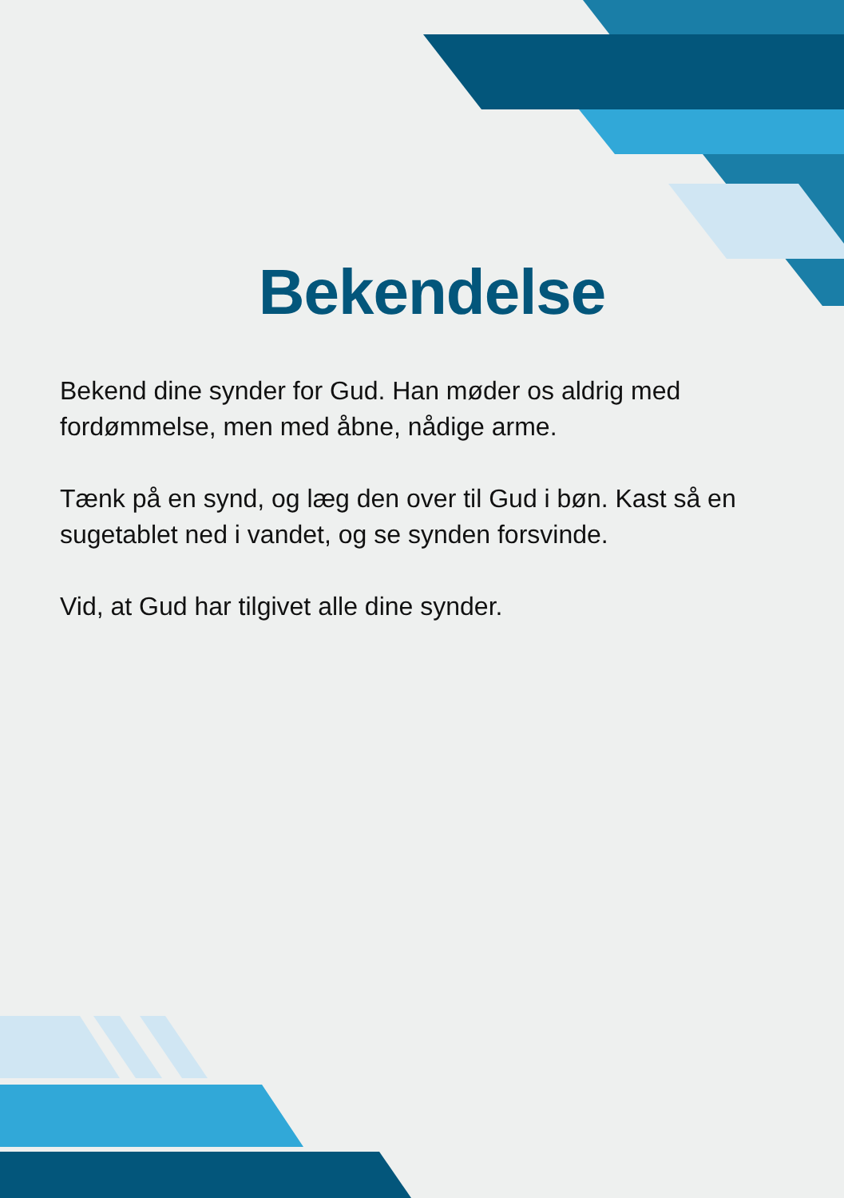Bekendelse
Bekend dine synder for Gud. Han møder os aldrig med fordømmelse, men med åbne, nådige arme.
Tænk på en synd, og læg den over til Gud i bøn. Kast så en sugetablet ned i vandet, og se synden forsvinde.
Vid, at Gud har tilgivet alle dine synder.